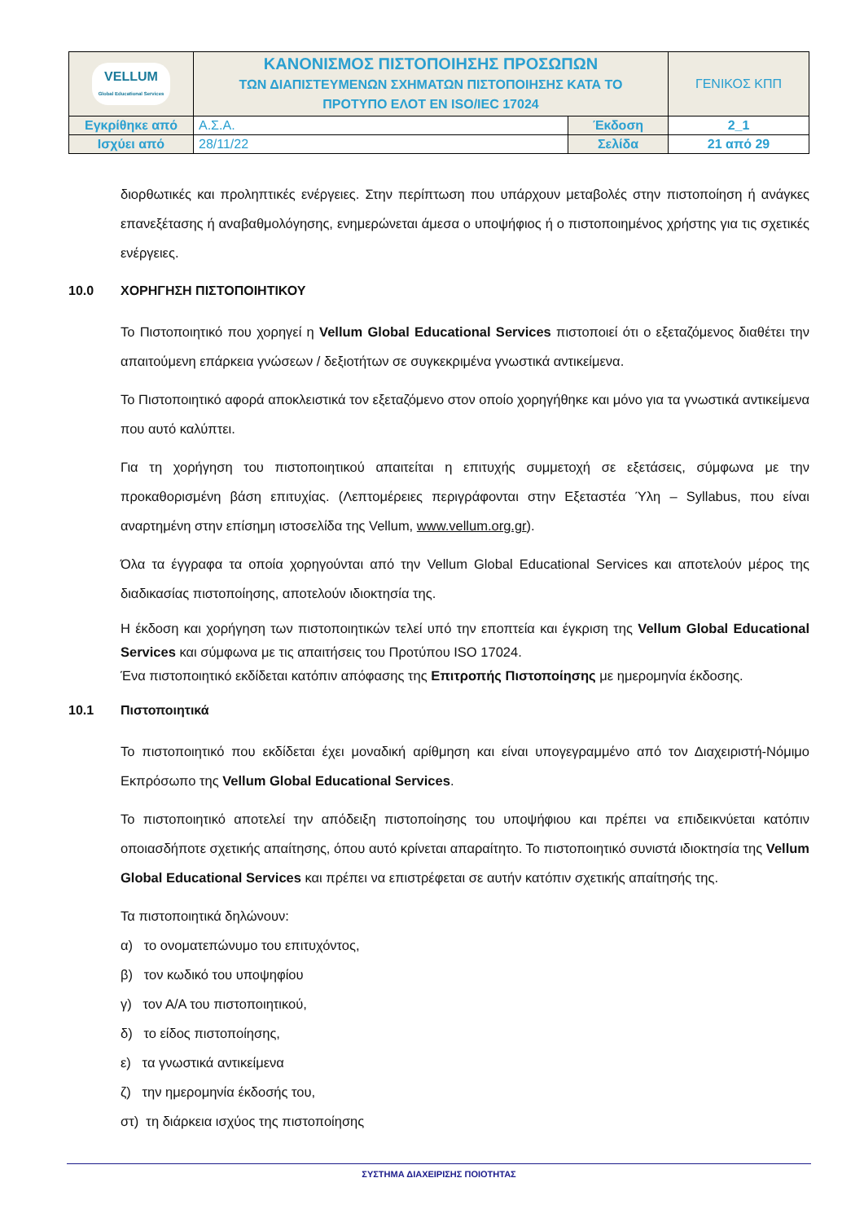| VELLUM Global Educational Services | ΚΑΝΟΝΙΣΜΟΣ ΠΙΣΤΟΠΟΙΗΣΗΣ ΠΡΟΣΩΠΩΝ ΤΩΝ ΔΙΑΠΙΣΤΕΥΜΕΝΩΝ ΣΧΗΜΑΤΩΝ ΠΙΣΤΟΠΟΙΗΣΗΣ ΚΑΤΑ ΤΟ ΠΡΟΤΥΠΟ ΕΛΟΤ ΕΝ ISO/IEC 17024 | | ΓΕΝΙΚΟΣ ΚΠΠ |
| Εγκρίθηκε από | Α.Σ.Α. | Έκδοση | 2_1 |
| Ισχύει από | 28/11/22 | Σελίδα | 21 από 29 |
διορθωτικές και προληπτικές ενέργειες. Στην περίπτωση που υπάρχουν μεταβολές στην πιστοποίηση ή ανάγκες επανεξέτασης ή αναβαθμολόγησης, ενημερώνεται άμεσα ο υποψήφιος ή ο πιστοποιημένος χρήστης για τις σχετικές ενέργειες.
10.0 ΧΟΡΗΓΗΣΗ ΠΙΣΤΟΠΟΙΗΤΙΚΟΥ
Το Πιστοποιητικό που χορηγεί η Vellum Global Educational Services πιστοποιεί ότι ο εξεταζόμενος διαθέτει την απαιτούμενη επάρκεια γνώσεων / δεξιοτήτων σε συγκεκριμένα γνωστικά αντικείμενα.
Το Πιστοποιητικό αφορά αποκλειστικά τον εξεταζόμενο στον οποίο χορηγήθηκε και μόνο για τα γνωστικά αντικείμενα που αυτό καλύπτει.
Για τη χορήγηση του πιστοποιητικού απαιτείται η επιτυχής συμμετοχή σε εξετάσεις, σύμφωνα με την προκαθορισμένη βάση επιτυχίας. (Λεπτομέρειες περιγράφονται στην Εξεταστέα Ύλη – Syllabus, που είναι αναρτημένη στην επίσημη ιστοσελίδα της Vellum, www.vellum.org.gr).
Όλα τα έγγραφα τα οποία χορηγούνται από την Vellum Global Educational Services και αποτελούν μέρος της διαδικασίας πιστοποίησης, αποτελούν ιδιοκτησία της.
Η έκδοση και χορήγηση των πιστοποιητικών τελεί υπό την εποπτεία και έγκριση της Vellum Global Educational Services και σύμφωνα με τις απαιτήσεις του Προτύπου ISO 17024.
Ένα πιστοποιητικό εκδίδεται κατόπιν απόφασης της Επιτροπής Πιστοποίησης με ημερομηνία έκδοσης.
10.1 Πιστοποιητικά
Το πιστοποιητικό που εκδίδεται έχει μοναδική αρίθμηση και είναι υπογεγραμμένο από τον Διαχειριστή-Νόμιμο Εκπρόσωπο της Vellum Global Educational Services.
Το πιστοποιητικό αποτελεί την απόδειξη πιστοποίησης του υποψήφιου και πρέπει να επιδεικνύεται κατόπιν οποιασδήποτε σχετικής απαίτησης, όπου αυτό κρίνεται απαραίτητο. Το πιστοποιητικό συνιστά ιδιοκτησία της Vellum Global Educational Services και πρέπει να επιστρέφεται σε αυτήν κατόπιν σχετικής απαίτησής της.
Τα πιστοποιητικά δηλώνουν:
α) το ονοματεπώνυμο του επιτυχόντος,
β) τον κωδικό του υποψηφίου
γ) τον Α/Α του πιστοποιητικού,
δ) το είδος πιστοποίησης,
ε) τα γνωστικά αντικείμενα
ζ) την ημερομηνία έκδοσής του,
στ) τη διάρκεια ισχύος της πιστοποίησης
ΣΥΣΤΗΜΑ ΔΙΑΧΕΙΡΙΣΗΣ ΠΟΙΟΤΗΤΑΣ